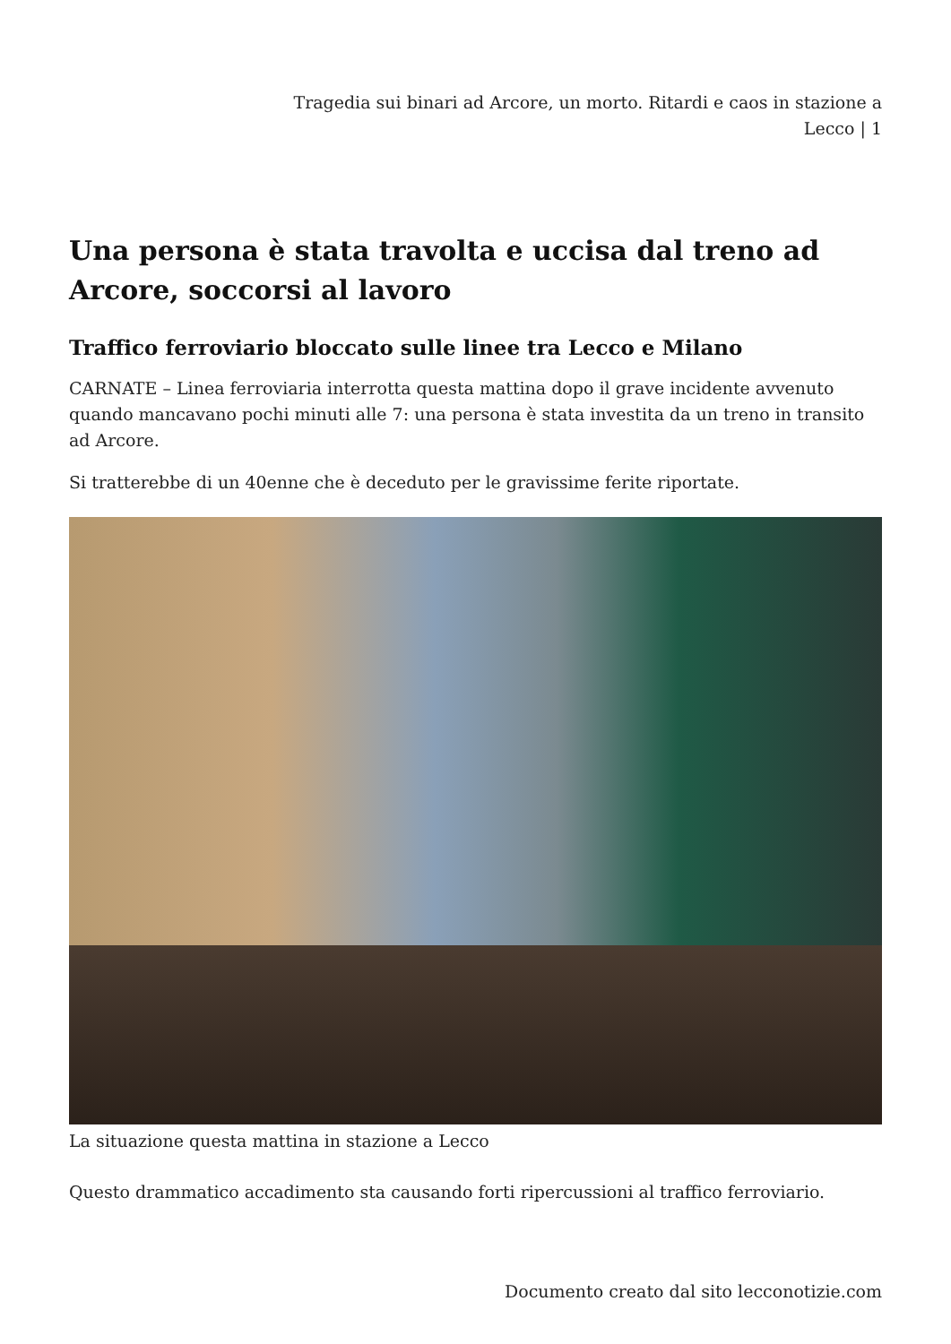Tragedia sui binari ad Arcore, un morto. Ritardi e caos in stazione a Lecco | 1
Una persona è stata travolta e uccisa dal treno ad Arcore, soccorsi al lavoro
Traffico ferroviario bloccato sulle linee tra Lecco e Milano
CARNATE – Linea ferroviaria interrotta questa mattina dopo il grave incidente avvenuto quando mancavano pochi minuti alle 7: una persona è stata investita da un treno in transito ad Arcore.
Si tratterebbe di un 40enne che è deceduto per le gravissime ferite riportate.
La situazione questa mattina in stazione a Lecco
Questo drammatico accadimento sta causando forti ripercussioni al traffico ferroviario.
Documento creato dal sito lecconotizie.com